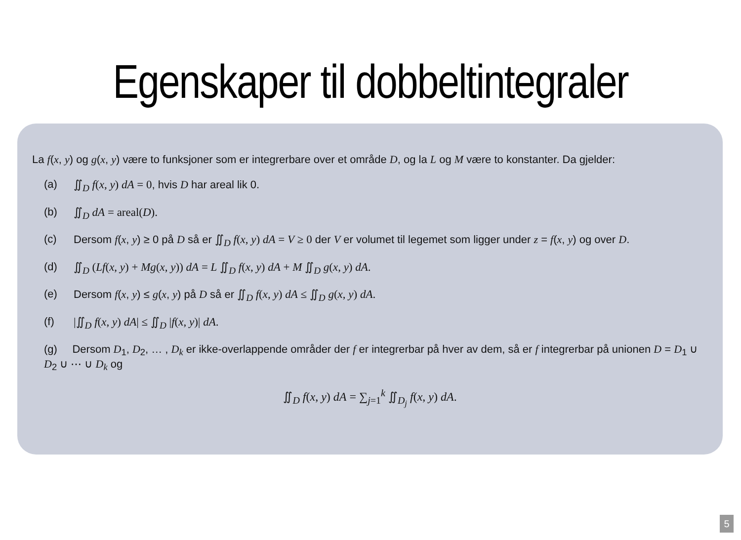Egenskaper til dobbeltintegraler
La f(x, y) og g(x, y) være to funksjoner som er integrerbare over et område D, og la L og M være to konstanter. Da gjelder:
(a) ∬<sub>D</sub> f(x, y) dA = 0, hvis D har areal lik 0.
(b) ∬<sub>D</sub> dA = areal(D).
(c) Dersom f(x, y) ≥ 0 på D så er ∬<sub>D</sub> f(x, y) dA = V ≥ 0 der V er volumet til legemet som ligger under z = f(x, y) og over D.
(d) ∬<sub>D</sub> (Lf(x, y) + Mg(x, y)) dA = L ∬<sub>D</sub> f(x, y) dA + M ∬<sub>D</sub> g(x, y) dA.
(e) Dersom f(x, y) ≤ g(x, y) på D så er ∬<sub>D</sub> f(x, y) dA ≤ ∬<sub>D</sub> g(x, y) dA.
(f) |∬<sub>D</sub> f(x, y) dA| ≤ ∬<sub>D</sub> |f(x, y)| dA.
(g) Dersom D<sub>1</sub>, D<sub>2</sub>, … , D<sub>k</sub> er ikke-overlappende områder der f er integrerbar på hver av dem, så er f integrerbar på unionen D = D<sub>1</sub> ∪ D<sub>2</sub> ∪ ⋯ ∪ D<sub>k</sub> og
∬<sub>D</sub> f(x, y) dA = ∑<sub>j=1</sub><sup>k</sup> ∬<sub>D<sub>j</sub></sub> f(x, y) dA.
5